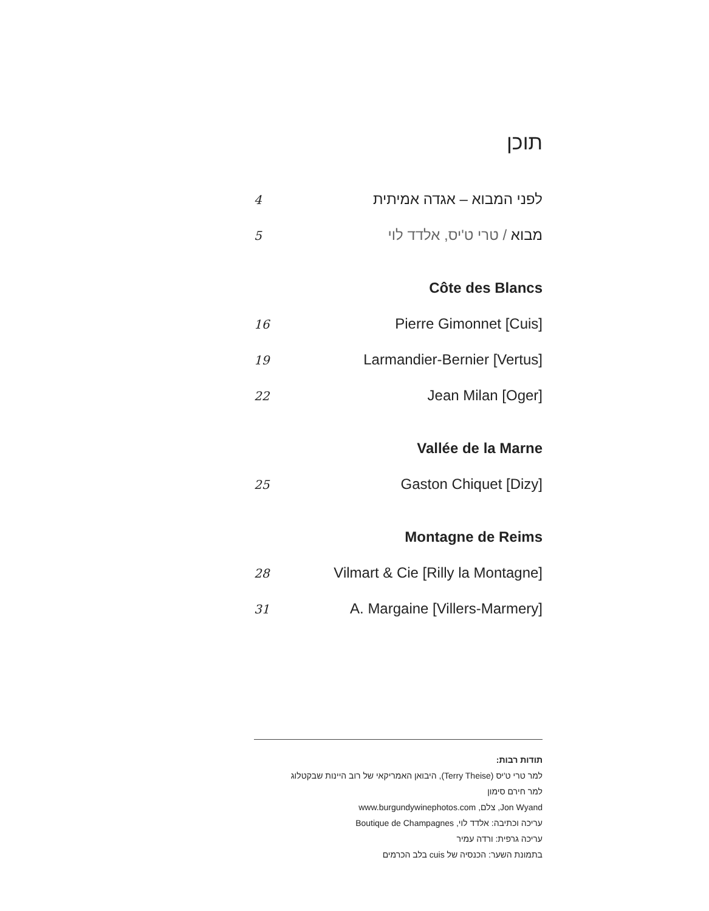תוכן
4 לפני המבוא – אגדה אמיתית
5 מבוא / טרי ט'יס, אלדד לוי
Côte des Blancs
16 Pierre Gimonnet [Cuis]
19 Larmandier-Bernier [Vertus]
22 Jean Milan [Oger]
Vallée de la Marne
25 Gaston Chiquet [Dizy]
Montagne de Reims
28 Vilmart & Cie [Rilly la Montagne]
31 A. Margaine [Villers-Marmery]
תודות רבות:
למר טרי ט'יס (Terry Theise), היבואן האמריקאי של רוב היינות שבקטלוג
למר חירם סימון
Jon Wyand, צלם, www.burgundywinephotos.com
עריכה וכתיבה: אלדד לוי, Boutique de Champagnes
עריכה גרפית: ורדה עמיר
בתמונת השער: הכנסיה של cuis בלב הכרמים